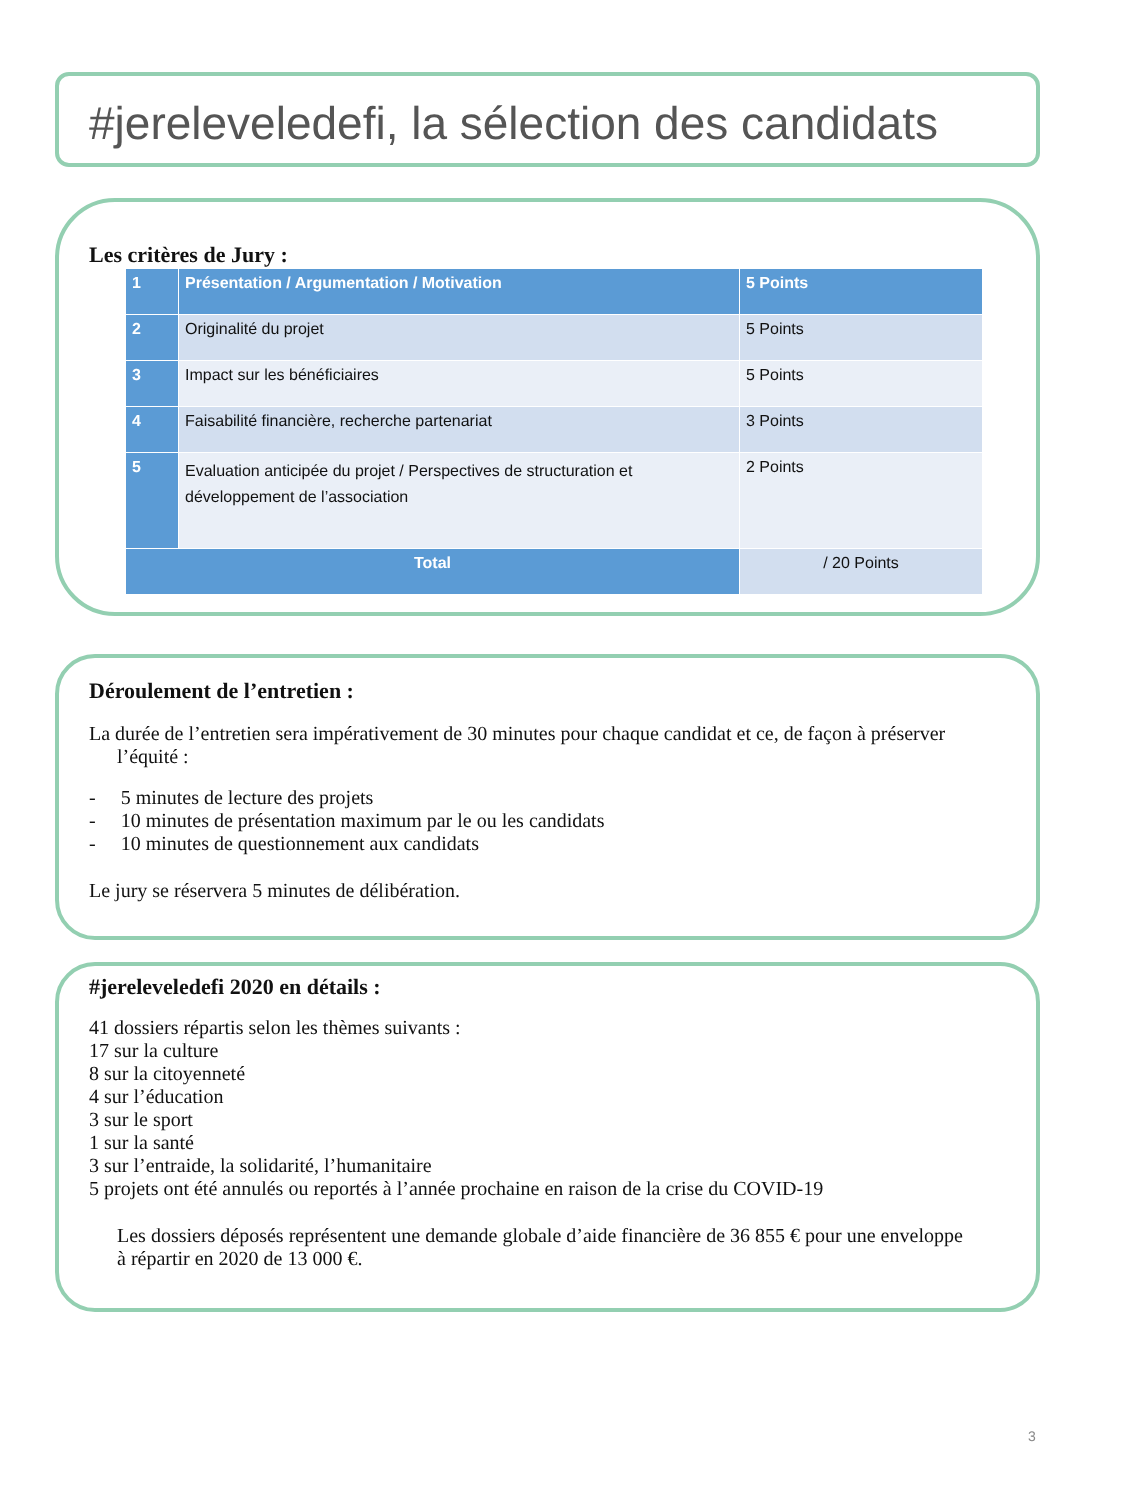#jereleveledefi, la sélection des candidats
Les critères de Jury :
| 1 | Présentation / Argumentation / Motivation | 5 Points |
| 2 | Originalité du projet | 5 Points |
| 3 | Impact sur les bénéficiaires | 5 Points |
| 4 | Faisabilité financière, recherche partenariat | 3 Points |
| 5 | Evaluation anticipée du projet / Perspectives de structuration et développement de l’association | 2 Points |
| Total | | / 20 Points |
Déroulement de l’entretien :
La durée de l’entretien sera impérativement de 30 minutes pour chaque candidat et ce, de façon à préserver l’équité :
- 5 minutes de lecture des projets
- 10 minutes de présentation maximum par le ou les candidats
- 10 minutes de questionnement aux candidats
Le jury se réservera 5 minutes de délibération.
#jereleveledefi 2020 en détails :
41 dossiers répartis selon les thèmes suivants :
17 sur la culture
8 sur la citoyenneté
4 sur l’éducation
3 sur le sport
1 sur la santé
3 sur l’entraide, la solidarité, l’humanitaire
5 projets ont été annulés ou reportés à l’année prochaine en raison de la crise du COVID-19
Les dossiers déposés représentent une demande globale d’aide financière de 36 855 € pour une enveloppe à répartir en 2020 de 13 000 €.
3